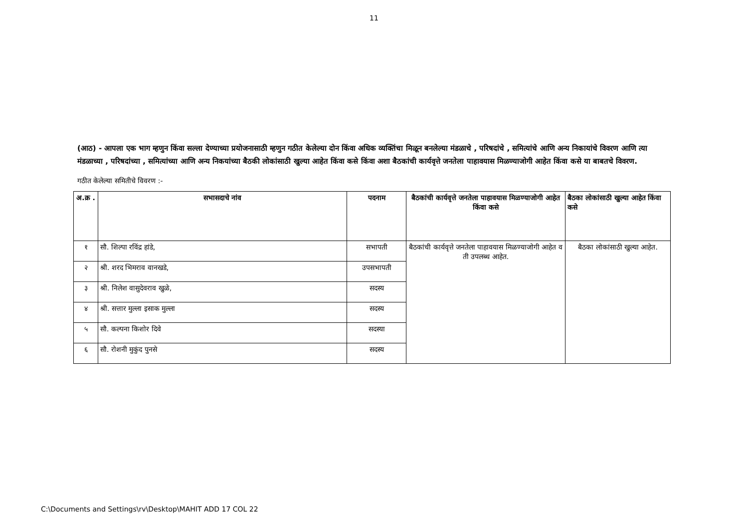11
(आठ) - आपला एक भाग म्हणुन किंवा सल्ला देण्याच्या प्रयोजनासाठी म्हणुन गठीत केलेल्या दोन किंवा अधिक व्यक्तिंचा मिळून बनलेल्या मंडळाचे , परिषदांचे , समित्यांचे आणि अन्य निकायांचे विवरण आणि त्या मंडळाच्या , परिषदांच्या , समित्यांच्या आणि अन्य निकयांच्या बैठकी लोकांसाठी खुल्या आहेत किंवा कसे किंवा अशा बैठकांची कार्यवृत्ते जनतेला पाहावयास मिळण्याजोगी आहेत किंवा कसे या बाबतचे विवरण.
गठीत केलेल्या समितीचे विवरण :-
| अ.क्र . | सभासदाचे नांव | पदनाम | बैठकांची कार्यवृत्ते जनतेला पाहावयास मिळण्याजोगी आहेत किंवा कसे | बैठका लोकांसाठी खुल्या आहेत किंवा कसे |
| --- | --- | --- | --- | --- |
| १ | सौ. शिल्पा रविंद्र हांडे, | सभापती | बैठकांची कार्यवृत्ते जनतेला पाहावयास मिळण्याजोगी आहेत व ती उपलब्ध आहेत. | बैठका लोकांसाठी खुल्या आहेत. |
| २ | श्री. शरद भिमराव वानखडे, | उपसभापती | | |
| ३ | श्री. निलेश वासुदेवराव खुळे, | सदस्य | | |
| ४ | श्री. सत्तार मुल्ला इसाक मुल्ला | सदस्य | | |
| ५ | सौ. कल्पना किशोर दिवे | सदस्या | | |
| ६ | सौ. रोशनी मुकुंद पुनसे | सदस्य | | |
C:\Documents and Settings\rv\Desktop\MAHIT ADD 17 COL 22